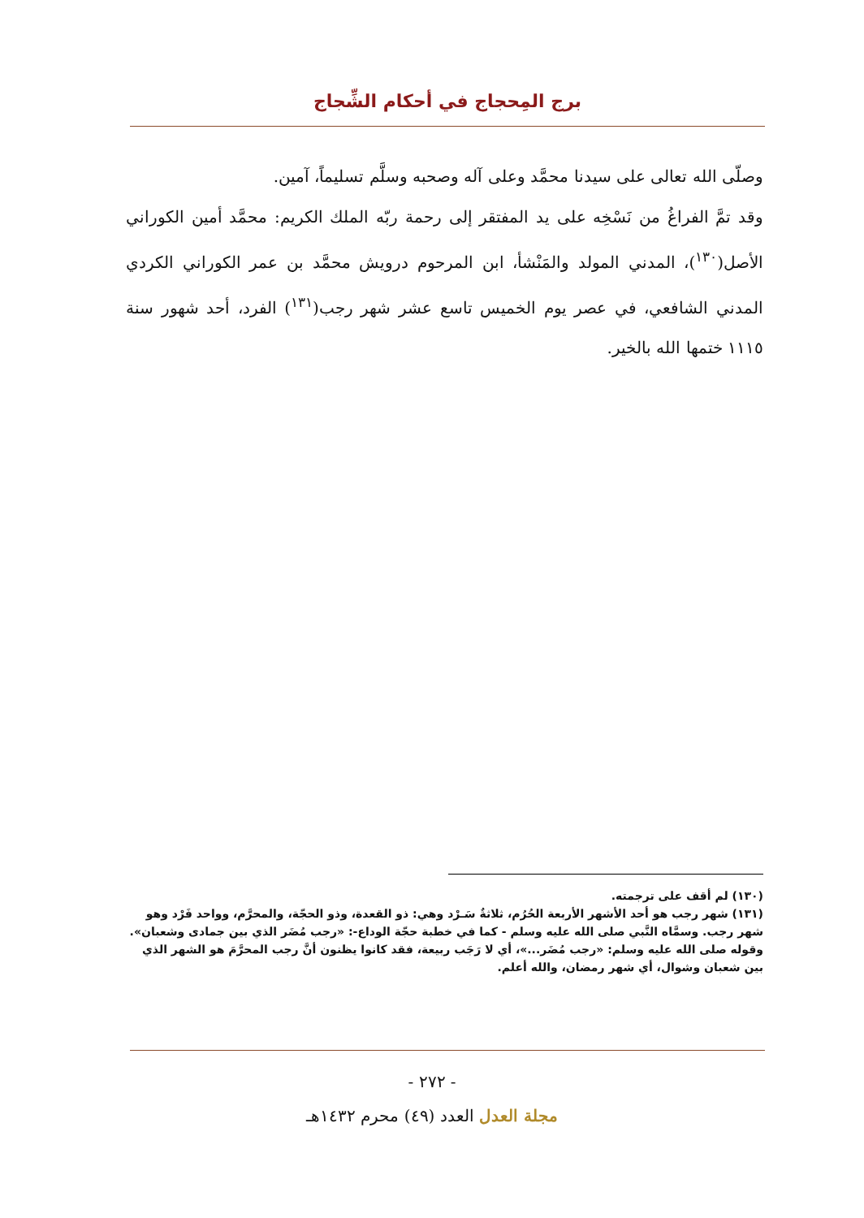برج المِحجاج في أحكام الشِّجاج
وصلّى الله تعالى على سيدنا محمَّد وعلى آله وصحبه وسلَّم تسليماً، آمين.
وقد تمَّ الفراغُ من نَسْخِه على يد المفتقر إلى رحمة ربّه الملك الكريم: محمَّد أمين الكوراني الأصل(<sup>١٣٠</sup>)، المدني المولد والمَنْشأ، ابن المرحوم درويش محمَّد بن عمر الكوراني الكردي المدني الشافعي، في عصر يوم الخميس تاسع عشر شهر رجب(<sup>١٣١</sup>) الفرد، أحد شهور سنة ١١١٥ ختمها الله بالخير.
(١٣٠) لم أقف على ترجمته.
(١٣١) شهر رجب هو أحد الأشهر الأربعة الحُرُم، ثلاثةٌ سَـرْد وهي: ذو القعدة، وذو الحجّة، والمحرَّم، وواحد فَرْد وهو شهر رجب. وسمَّاه النَّبي صلى الله عليه وسلم - كما في خطبة حجّة الوداع-: «رجب مُضَر الذي بين جمادى وشعبان».
وقوله صلى الله عليه وسلم: «رجب مُضَر...»، أي لا رَجَب ربيعة، فقد كانوا يظنون أنَّ رجب المحرَّمَ هو الشهر الذي بين شعبان وشوال، أي شهر رمضان، والله أعلم.
- ٢٧٢ -
مجلة العدل العدد (٤٩) محرم ١٤٣٢هـ